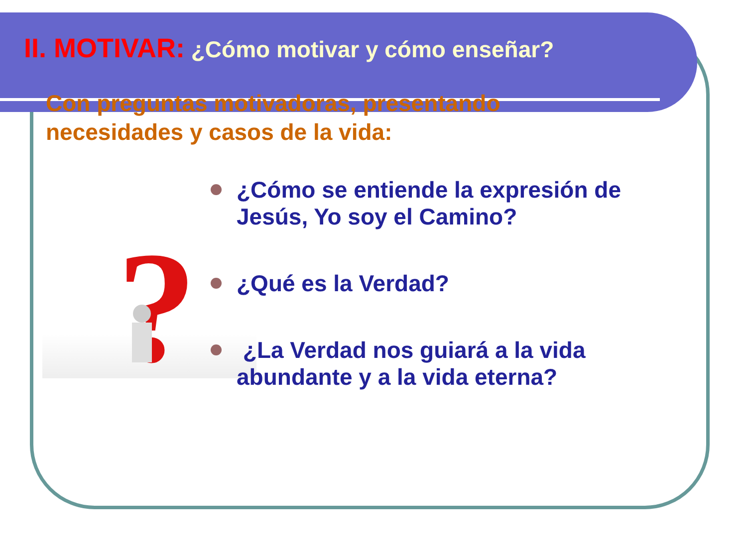?
II. MOTIVAR: ¿Cómo motivar y cómo enseñar?
Con preguntas motivadoras, presentando
necesidades y casos de la vida:
¿Cómo se entiende la expresión de Jesús, Yo soy el Camino?
¿Qué es la Verdad?
¿La Verdad nos guiará a la vida abundante y a la vida eterna?